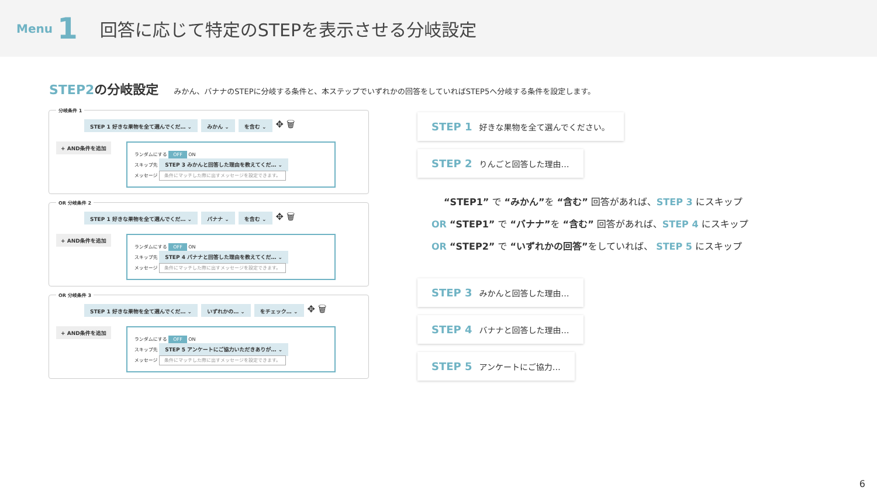Menu 1 回答に応じて特定のSTEPを表示させる分岐設定
STEP2の分岐設定
みかん、バナナのSTEPに分岐する条件と、本ステップでいずれかの回答をしていればSTEP5へ分岐する条件を設定します。
分岐条件 1
STEP 1 好きな果物を全て選んでくだ… ⌄ みかん ⌄ を含む ⌄ ✥ 🗑
+ AND条件を追加
ランダムにする OFF ON
スキップ先 STEP 3 みかんと回答した理由を教えてくだ… ⌄
メッセージ 条件にマッチした際に出すメッセージを設定できます。
OR 分岐条件 2
STEP 1 好きな果物を全て選んでくだ… ⌄ バナナ ⌄ を含む ⌄ ✥ 🗑
+ AND条件を追加
ランダムにする OFF ON
スキップ先 STEP 4 バナナと回答した理由を教えてくだ… ⌄
メッセージ 条件にマッチした際に出すメッセージを設定できます。
OR 分岐条件 3
STEP 1 好きな果物を全て選んでくだ… ⌄ いずれかの… ⌄ をチェック… ⌄ ✥ 🗑
+ AND条件を追加
ランダムにする OFF ON
スキップ先 STEP 5 アンケートにご協力いただきありが… ⌄
メッセージ 条件にマッチした際に出すメッセージを設定できます。
STEP 1 好きな果物を全て選んでください。
STEP 2 りんごと回答した理由…
　 “STEP1” で “みかん”を “含む” 回答があれば、STEP 3 にスキップ
OR “STEP1” で “バナナ”を “含む” 回答があれば、STEP 4 にスキップ
OR “STEP2” で “いずれかの回答”をしていれば、 STEP 5 にスキップ
STEP 3 みかんと回答した理由…
STEP 4 バナナと回答した理由…
STEP 5 アンケートにご協力…
6